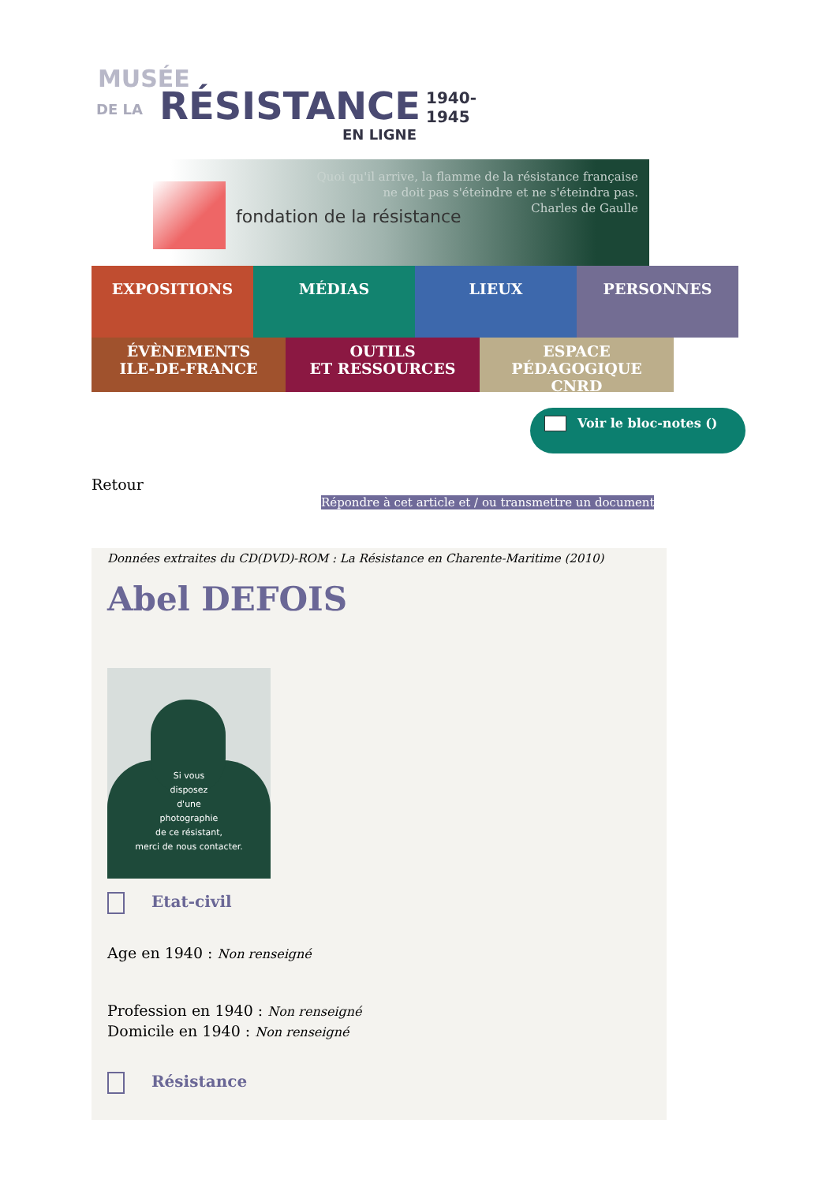MUSÉE
DE LA RÉSISTANCE 1940-1945
EN LIGNE
fondation de la résistance
Quoi qu'il arrive, la flamme de la résistance française
ne doit pas s'éteindre et ne s'éteindra pas.
Charles de Gaulle
EXPOSITIONS MÉDIAS LIEUX PERSONNES
ÉVÈNEMENTS
ILE-DE-FRANCE
OUTILS
ET RESSOURCES
ESPACE PÉDAGOGIQUE
CNRD
Voir le bloc-notes ()
Retour
Répondre à cet article et / ou transmettre un document
Données extraites du CD(DVD)-ROM : La Résistance en Charente-Maritime (2010)
Abel DEFOIS
Si vous
disposez
d'une
photographie
de ce résistant,
merci de nous contacter.
Etat-civil
Age en 1940 : Non renseigné
Profession en 1940 : Non renseigné
Domicile en 1940 : Non renseigné
Résistance